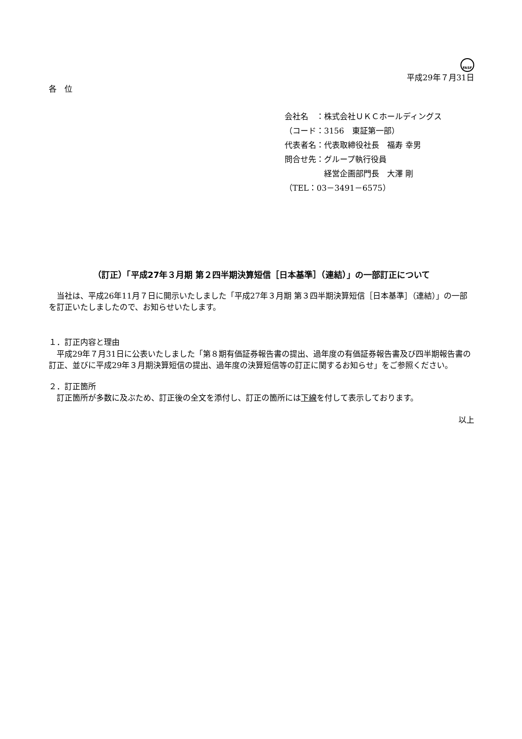FASF
平成29年７月31日
各　位
会社名　：株式会社ＵＫＣホールディングス
（コード：3156　東証第一部）
代表者名：代表取締役社長　福寿 幸男
問合せ先：グループ執行役員
　　　　　経営企画部門長　大澤 剛
（TEL：03－3491－6575）
（訂正）「平成27年３月期 第２四半期決算短信［日本基準］（連結）」の一部訂正について
　当社は、平成26年11月７日に開示いたしました「平成27年３月期 第３四半期決算短信［日本基準］（連結）」の一部を訂正いたしましたので、お知らせいたします。
１．訂正内容と理由
　平成29年７月31日に公表いたしました「第８期有価証券報告書の提出、過年度の有価証券報告書及び四半期報告書の訂正、並びに平成29年３月期決算短信の提出、過年度の決算短信等の訂正に関するお知らせ」をご参照ください。
２．訂正箇所
　訂正箇所が多数に及ぶため、訂正後の全文を添付し、訂正の箇所には下線を付して表示しております。
以上